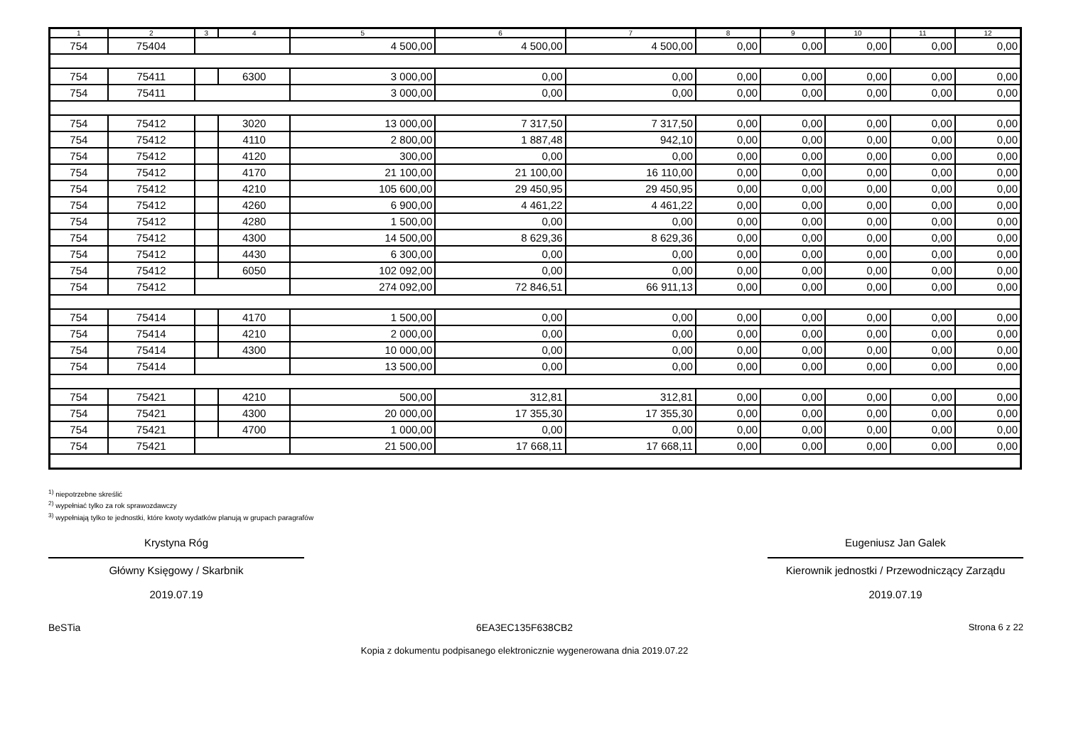| 1 | 2 | 3 | 4 | 5 | 6 | 7 | 8 | 9 | 10 | 11 | 12 |
| --- | --- | --- | --- | --- | --- | --- | --- | --- | --- | --- | --- |
| 754 | 75404 | | | 4 500,00 | 4 500,00 | 4 500,00 | 0,00 | 0,00 | 0,00 | 0,00 | 0,00 |
| 754 | 75411 | | 6300 | 3 000,00 | 0,00 | 0,00 | 0,00 | 0,00 | 0,00 | 0,00 | 0,00 |
| 754 | 75411 | | | 3 000,00 | 0,00 | 0,00 | 0,00 | 0,00 | 0,00 | 0,00 | 0,00 |
| 754 | 75412 | | 3020 | 13 000,00 | 7 317,50 | 7 317,50 | 0,00 | 0,00 | 0,00 | 0,00 | 0,00 |
| 754 | 75412 | | 4110 | 2 800,00 | 1 887,48 | 942,10 | 0,00 | 0,00 | 0,00 | 0,00 | 0,00 |
| 754 | 75412 | | 4120 | 300,00 | 0,00 | 0,00 | 0,00 | 0,00 | 0,00 | 0,00 | 0,00 |
| 754 | 75412 | | 4170 | 21 100,00 | 21 100,00 | 16 110,00 | 0,00 | 0,00 | 0,00 | 0,00 | 0,00 |
| 754 | 75412 | | 4210 | 105 600,00 | 29 450,95 | 29 450,95 | 0,00 | 0,00 | 0,00 | 0,00 | 0,00 |
| 754 | 75412 | | 4260 | 6 900,00 | 4 461,22 | 4 461,22 | 0,00 | 0,00 | 0,00 | 0,00 | 0,00 |
| 754 | 75412 | | 4280 | 1 500,00 | 0,00 | 0,00 | 0,00 | 0,00 | 0,00 | 0,00 | 0,00 |
| 754 | 75412 | | 4300 | 14 500,00 | 8 629,36 | 8 629,36 | 0,00 | 0,00 | 0,00 | 0,00 | 0,00 |
| 754 | 75412 | | 4430 | 6 300,00 | 0,00 | 0,00 | 0,00 | 0,00 | 0,00 | 0,00 | 0,00 |
| 754 | 75412 | | 6050 | 102 092,00 | 0,00 | 0,00 | 0,00 | 0,00 | 0,00 | 0,00 | 0,00 |
| 754 | 75412 | | | 274 092,00 | 72 846,51 | 66 911,13 | 0,00 | 0,00 | 0,00 | 0,00 | 0,00 |
| 754 | 75414 | | 4170 | 1 500,00 | 0,00 | 0,00 | 0,00 | 0,00 | 0,00 | 0,00 | 0,00 |
| 754 | 75414 | | 4210 | 2 000,00 | 0,00 | 0,00 | 0,00 | 0,00 | 0,00 | 0,00 | 0,00 |
| 754 | 75414 | | 4300 | 10 000,00 | 0,00 | 0,00 | 0,00 | 0,00 | 0,00 | 0,00 | 0,00 |
| 754 | 75414 | | | 13 500,00 | 0,00 | 0,00 | 0,00 | 0,00 | 0,00 | 0,00 | 0,00 |
| 754 | 75421 | | 4210 | 500,00 | 312,81 | 312,81 | 0,00 | 0,00 | 0,00 | 0,00 | 0,00 |
| 754 | 75421 | | 4300 | 20 000,00 | 17 355,30 | 17 355,30 | 0,00 | 0,00 | 0,00 | 0,00 | 0,00 |
| 754 | 75421 | | 4700 | 1 000,00 | 0,00 | 0,00 | 0,00 | 0,00 | 0,00 | 0,00 | 0,00 |
| 754 | 75421 | | | 21 500,00 | 17 668,11 | 17 668,11 | 0,00 | 0,00 | 0,00 | 0,00 | 0,00 |
<sup>1)</sup> niepotrzebne skreślić
<sup>2)</sup> wypełniać tylko za rok sprawozdawczy
<sup>3)</sup> wypełniają tylko te jednostki, które kwoty wydatków planują w grupach paragrafów
Krystyna Róg
Główny Księgowy / Skarbnik
2019.07.19
Eugeniusz Jan Galek
Kierownik jednostki / Przewodniczący Zarządu
2019.07.19
BeSTia 6EA3EC135F638CB2
Kopia z dokumentu podpisanego elektronicznie wygenerowana dnia 2019.07.22
Strona 6 z 22